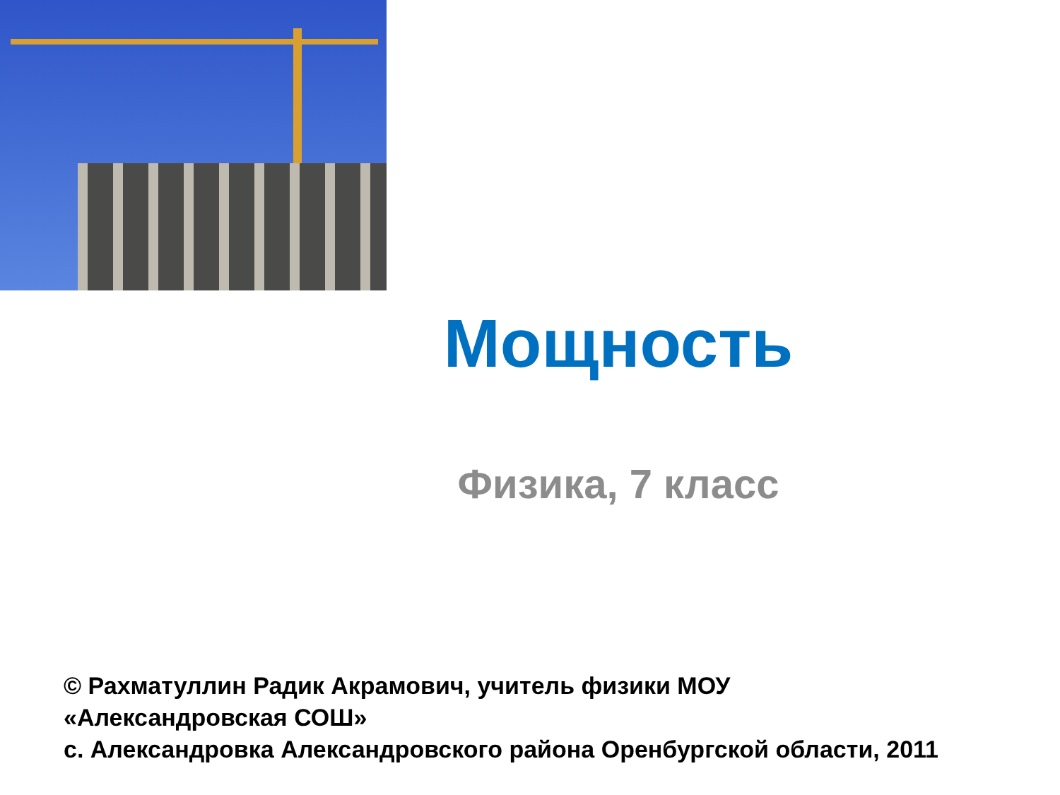Мощность
Физика, 7 класс
© Рахматуллин Радик Акрамович, учитель физики МОУ
«Александровская СОШ»
с. Александровка Александровского района Оренбургской области, 2011